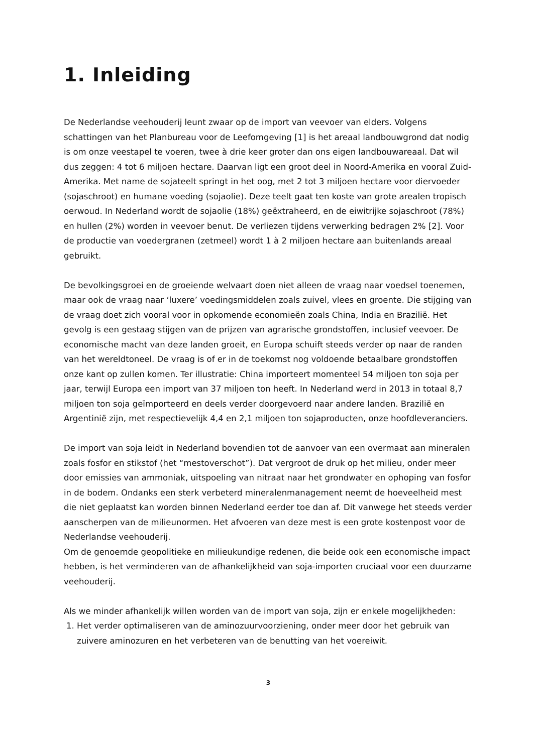1. Inleiding
De Nederlandse veehouderij leunt zwaar op de import van veevoer van elders. Volgens schattingen van het Planbureau voor de Leefomgeving [1] is het areaal landbouwgrond dat nodig is om onze veestapel te voeren, twee à drie keer groter dan ons eigen landbouwareaal. Dat wil dus zeggen: 4 tot 6 miljoen hectare. Daarvan ligt een groot deel in Noord-Amerika en vooral Zuid-Amerika. Met name de sojateelt springt in het oog, met 2 tot 3 miljoen hectare voor diervoeder (sojaschroot) en humane voeding (sojaolie). Deze teelt gaat ten koste van grote arealen tropisch oerwoud. In Nederland wordt de sojaolie (18%) geëxtraheerd, en de eiwitrijke sojaschroot (78%) en hullen (2%) worden in veevoer benut. De verliezen tijdens verwerking bedragen 2% [2]. Voor de productie van voedergranen (zetmeel) wordt 1 à 2 miljoen hectare aan buitenlands areaal gebruikt.
De bevolkingsgroei en de groeiende welvaart doen niet alleen de vraag naar voedsel toenemen, maar ook de vraag naar ‘luxere’ voedingsmiddelen zoals zuivel, vlees en groente. Die stijging van de vraag doet zich vooral voor in opkomende economieën zoals China, India en Brazilië. Het gevolg is een gestaag stijgen van de prijzen van agrarische grondstoffen, inclusief veevoer. De economische macht van deze landen groeit, en Europa schuift steeds verder op naar de randen van het wereldtoneel. De vraag is of er in de toekomst nog voldoende betaalbare grondstoffen onze kant op zullen komen. Ter illustratie: China importeert momenteel 54 miljoen ton soja per jaar, terwijl Europa een import van 37 miljoen ton heeft. In Nederland werd in 2013 in totaal 8,7 miljoen ton soja geïmporteerd en deels verder doorgevoerd naar andere landen. Brazilië en Argentinië zijn, met respectievelijk 4,4 en 2,1 miljoen ton sojaproducten, onze hoofdleveranciers.
De import van soja leidt in Nederland bovendien tot de aanvoer van een overmaat aan mineralen zoals fosfor en stikstof (het “mestoverschot”). Dat vergroot de druk op het milieu, onder meer door emissies van ammoniak, uitspoeling van nitraat naar het grondwater en ophoping van fosfor in de bodem. Ondanks een sterk verbeterd mineralenmanagement neemt de hoeveelheid mest die niet geplaatst kan worden binnen Nederland eerder toe dan af. Dit vanwege het steeds verder aanscherpen van de milieunormen. Het afvoeren van deze mest is een grote kostenpost voor de Nederlandse veehouderij.
Om de genoemde geopolitieke en milieukundige redenen, die beide ook een economische impact hebben, is het verminderen van de afhankelijkheid van soja-importen cruciaal voor een duurzame veehouderij.
Als we minder afhankelijk willen worden van de import van soja, zijn er enkele mogelijkheden:
1. Het verder optimaliseren van de aminozuurvoorziening, onder meer door het gebruik van zuivere aminozuren en het verbeteren van de benutting van het voereiwit.
3